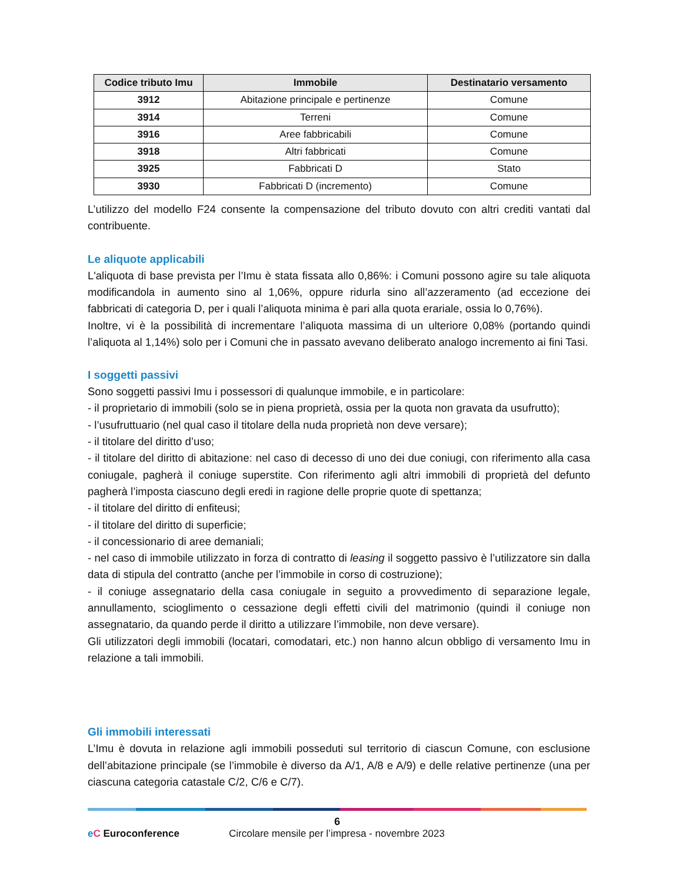| Codice tributo Imu | Immobile | Destinatario versamento |
| --- | --- | --- |
| 3912 | Abitazione principale e pertinenze | Comune |
| 3914 | Terreni | Comune |
| 3916 | Aree fabbricabili | Comune |
| 3918 | Altri fabbricati | Comune |
| 3925 | Fabbricati D | Stato |
| 3930 | Fabbricati D (incremento) | Comune |
L’utilizzo del modello F24 consente la compensazione del tributo dovuto con altri crediti vantati dal contribuente.
Le aliquote applicabili
L'aliquota di base prevista per l’Imu è stata fissata allo 0,86%: i Comuni possono agire su tale aliquota modificandola in aumento sino al 1,06%, oppure ridurla sino all’azzeramento (ad eccezione dei fabbricati di categoria D, per i quali l’aliquota minima è pari alla quota erariale, ossia lo 0,76%).
Inoltre, vi è la possibilità di incrementare l’aliquota massima di un ulteriore 0,08% (portando quindi l’aliquota al 1,14%) solo per i Comuni che in passato avevano deliberato analogo incremento ai fini Tasi.
I soggetti passivi
Sono soggetti passivi Imu i possessori di qualunque immobile, e in particolare:
- il proprietario di immobili (solo se in piena proprietà, ossia per la quota non gravata da usufrutto);
- l’usufruttuario (nel qual caso il titolare della nuda proprietà non deve versare);
- il titolare del diritto d’uso;
- il titolare del diritto di abitazione: nel caso di decesso di uno dei due coniugi, con riferimento alla casa coniugale, pagherà il coniuge superstite. Con riferimento agli altri immobili di proprietà del defunto pagherà l’imposta ciascuno degli eredi in ragione delle proprie quote di spettanza;
- il titolare del diritto di enfiteusi;
- il titolare del diritto di superficie;
- il concessionario di aree demaniali;
- nel caso di immobile utilizzato in forza di contratto di leasing il soggetto passivo è l’utilizzatore sin dalla data di stipula del contratto (anche per l’immobile in corso di costruzione);
- il coniuge assegnatario della casa coniugale in seguito a provvedimento di separazione legale, annullamento, scioglimento o cessazione degli effetti civili del matrimonio (quindi il coniuge non assegnatario, da quando perde il diritto a utilizzare l’immobile, non deve versare).
Gli utilizzatori degli immobili (locatari, comodatari, etc.) non hanno alcun obbligo di versamento Imu in relazione a tali immobili.
Gli immobili interessati
L’Imu è dovuta in relazione agli immobili posseduti sul territorio di ciascun Comune, con esclusione dell’abitazione principale (se l’immobile è diverso da A/1, A/8 e A/9) e delle relative pertinenze (una per ciascuna categoria catastale C/2, C/6 e C/7).
6
eC Euroconference Circolare mensile per l’impresa - novembre 2023